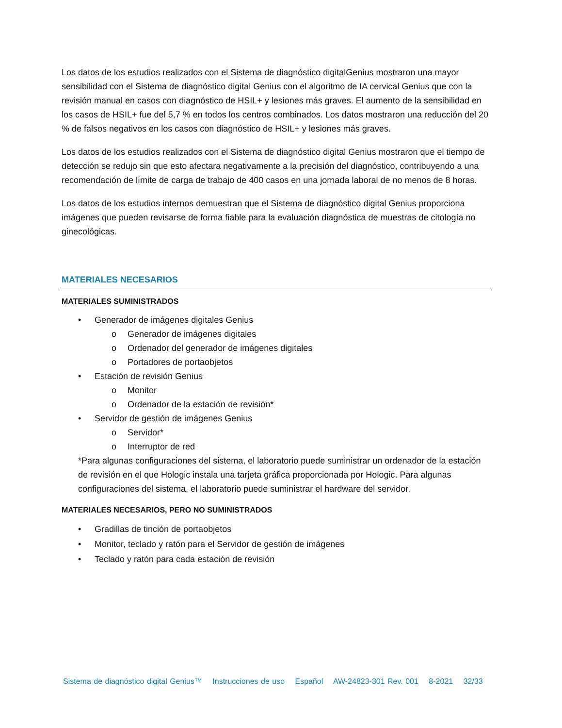Los datos de los estudios realizados con el Sistema de diagnóstico digitalGenius mostraron una mayor sensibilidad con el Sistema de diagnóstico digital Genius con el algoritmo de IA cervical Genius que con la revisión manual en casos con diagnóstico de HSIL+ y lesiones más graves. El aumento de la sensibilidad en los casos de HSIL+ fue del 5,7 % en todos los centros combinados. Los datos mostraron una reducción del 20 % de falsos negativos en los casos con diagnóstico de HSIL+ y lesiones más graves.
Los datos de los estudios realizados con el Sistema de diagnóstico digital Genius mostraron que el tiempo de detección se redujo sin que esto afectara negativamente a la precisión del diagnóstico, contribuyendo a una recomendación de límite de carga de trabajo de 400 casos en una jornada laboral de no menos de 8 horas.
Los datos de los estudios internos demuestran que el Sistema de diagnóstico digital Genius proporciona imágenes que pueden revisarse de forma fiable para la evaluación diagnóstica de muestras de citología no ginecológicas.
MATERIALES NECESARIOS
MATERIALES SUMINISTRADOS
• Generador de imágenes digitales Genius
o Generador de imágenes digitales
o Ordenador del generador de imágenes digitales
o Portadores de portaobjetos
• Estación de revisión Genius
o Monitor
o Ordenador de la estación de revisión*
• Servidor de gestión de imágenes Genius
o Servidor*
o Interruptor de red
*Para algunas configuraciones del sistema, el laboratorio puede suministrar un ordenador de la estación de revisión en el que Hologic instala una tarjeta gráfica proporcionada por Hologic. Para algunas configuraciones del sistema, el laboratorio puede suministrar el hardware del servidor.
MATERIALES NECESARIOS, PERO NO SUMINISTRADOS
• Gradillas de tinción de portaobjetos
• Monitor, teclado y ratón para el Servidor de gestión de imágenes
• Teclado y ratón para cada estación de revisión
Sistema de diagnóstico digital Genius™ Instrucciones de uso Español AW-24823-301 Rev. 001 8-2021 32/33